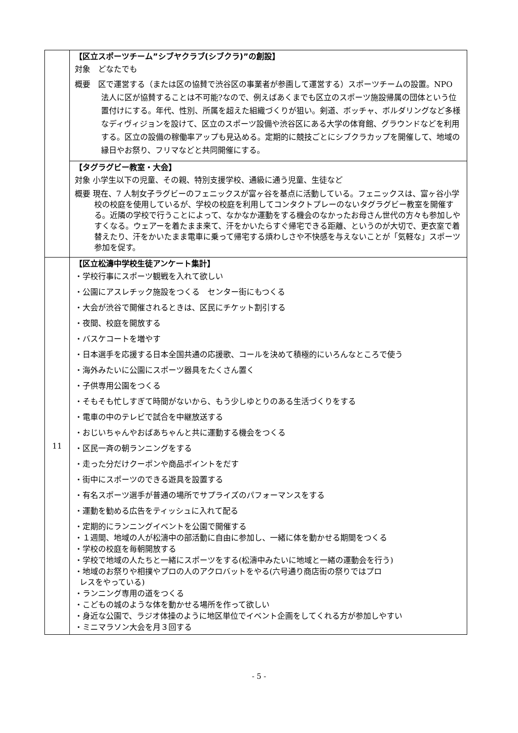| | 【区立スポーツチーム”シブヤクラブ(シブクラ)”の創設】 対象 どなたでも 概要 区で運営する（または区の協賛で渋谷区の事業者が参画して運営する）スポーツチームの設置。NPO 法人に区が協賛することは不可能?なので、例えばあくまでも区立のスポーツ施設帰属の団体という位置付けにする。年代、性別、所属を超えた組織づくりが狙い。剣道、ボッチャ、ボルダリングなど多様なディヴィジョンを設けて、区立のスポーツ設備や渋谷区にある大学の体育館、グラウンドなどを利用する。区立の設備の稼働率アップも見込める。定期的に競技ごとにシブクラカップを開催して、地域の縁日やお祭り、フリマなどと共同開催にする。 |
| | 【タグラグビー教室・大会】 対象 小学生以下の児童、その親、特別支援学校、通級に通う児童、生徒など 概要 現在、7 人制女子ラグビーのフェニックスが富ヶ谷を基点に活動している。フェニックスは、富ヶ谷小学校の校庭を使用しているが、学校の校庭を利用してコンタクトプレーのないタグラグビー教室を開催する。近隣の学校で行うことによって、なかなか運動をする機会のなかったお母さん世代の方々も参加しやすくなる。ウェアーを着たまま来て、汗をかいたらすぐ帰宅できる距離、というのが大切で、更衣室で着替えたり、汗をかいたまま電車に乗って帰宅する煩わしさや不快感を与えないことが「気軽な」スポーツ参加を促す。 |
| 11 | 【区立松濤中学校生徒アンケート集計】 ・学校行事にスポーツ観戦を入れて欲しい ・公園にアスレチック施設をつくる センター街にもつくる ・大会が渋谷で開催されるときは、区民にチケット割引する ・夜間、校庭を開放する ・バスケコートを増やす ・日本選手を応援する日本全国共通の応援歌、コールを決めて積極的にいろんなところで使う ・海外みたいに公園にスポーツ器具をたくさん置く ・子供専用公園をつくる ・そもそも忙しすぎて時間がないから、もう少しゆとりのある生活づくりをする ・電車の中のテレビで試合を中継放送する ・おじいちゃんやおばあちゃんと共に運動する機会をつくる ・区民一斉の朝ランニングをする ・走った分だけクーポンや商品ポイントをだす ・街中にスポーツのできる遊具を設置する ・有名スポーツ選手が普通の場所でサプライズのパフォーマンスをする ・運動を勧める広告をティッシュに入れて配る ・定期的にランニングイベントを公園で開催する ・１週間、地域の人が松濤中の部活動に自由に参加し、一緒に体を動かせる期間をつくる ・学校の校庭を毎朝開放する ・学校で地域の人たちと一緒にスポーツをする(松濤中みたいに地域と一緒の運動会を行う) ・地域のお祭りや相撲やプロの人のアクロバットをやる(六号通り商店街の祭りではプロ レスをやっている) ・ランニング専用の道をつくる ・こどもの城のような体を動かせる場所を作って欲しい ・身近な公園で、ラジオ体操のように地区単位でイベント企画をしてくれる方が参加しやすい ・ミニマラソン大会を月３回する |
- 5 -